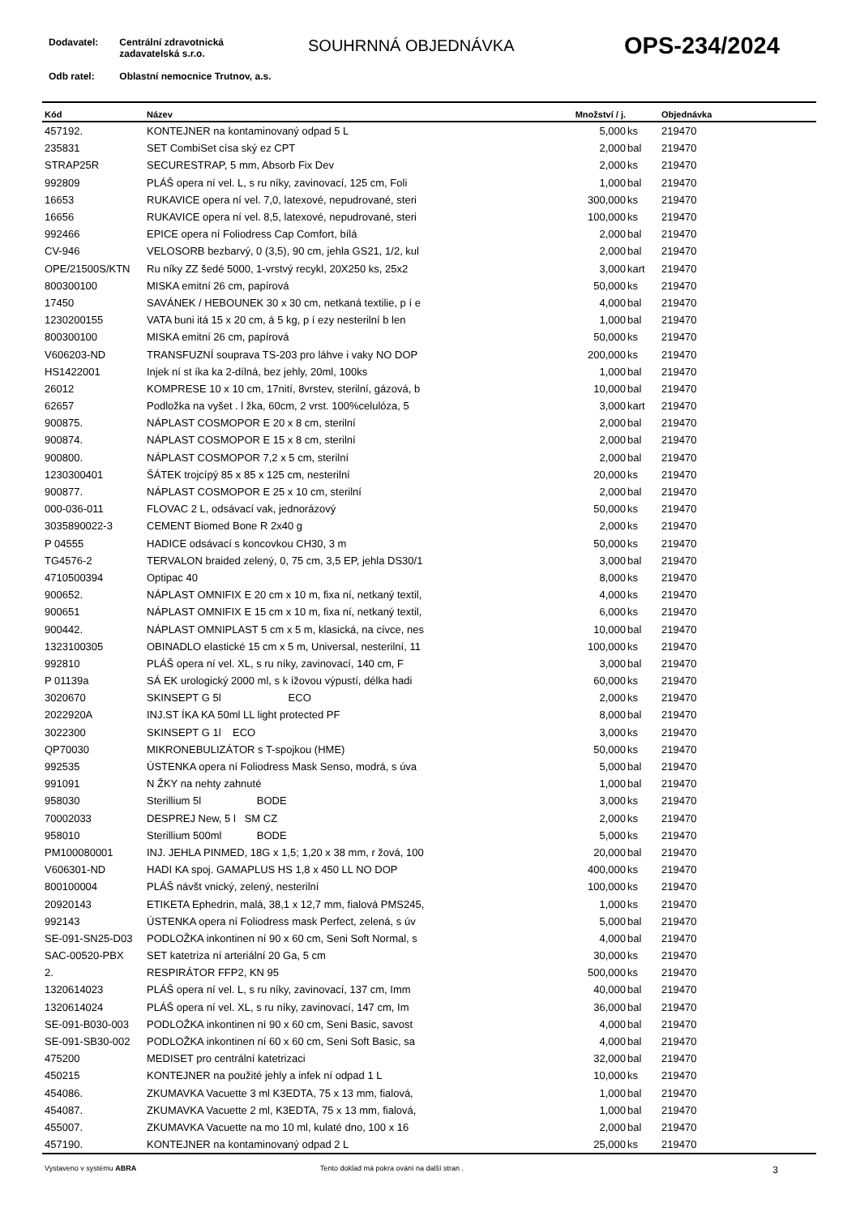Dodavatel: Centrální zdravotnická
zadavatelská s.r.o.
Odb ratel: Oblastní nemocnice Trutnov, a.s.
SOUHRNNÁ OBJEDNÁVKA OPS-234/2024
| Kód | Název | Množství / j. | | Objednávka |
| --- | --- | --- | --- | --- |
| 457192. | KONTEJNER na kontaminovaný odpad 5 L | 5,000 | ks | 219470 |
| 235831 | SET CombiSet císa ský ez CPT | 2,000 | bal | 219470 |
| STRAP25R | SECURESTRAP, 5 mm, Absorb Fix Dev | 2,000 | ks | 219470 |
| 992809 | PLÁŠ opera ní vel. L, s ru níky, zavinovací, 125 cm, Foli | 1,000 | bal | 219470 |
| 16653 | RUKAVICE opera ní vel. 7,0, latexové, nepudrované, steri | 300,000 | ks | 219470 |
| 16656 | RUKAVICE opera ní vel. 8,5, latexové, nepudrované, steri | 100,000 | ks | 219470 |
| 992466 | EPICE opera ní Foliodress Cap Comfort, bílá | 2,000 | bal | 219470 |
| CV-946 | VELOSORB bezbarvý, 0 (3,5), 90 cm, jehla GS21, 1/2, kul | 2,000 | bal | 219470 |
| OPE/21500S/KTN | Ru níky ZZ šedé 5000, 1-vrstvý recykl, 20X250 ks, 25x2 | 3,000 | kart | 219470 |
| 800300100 | MISKA emitní 26 cm, papírová | 50,000 | ks | 219470 |
| 17450 | SAVÁNEK / HEBOUNEK 30 x 30 cm, netkaná textilie, p í e | 4,000 | bal | 219470 |
| 1230200155 | VATA buni itá 15 x 20 cm, á 5 kg, p í ezy nesterilní b len | 1,000 | bal | 219470 |
| 800300100 | MISKA emitní 26 cm, papírová | 50,000 | ks | 219470 |
| V606203-ND | TRANSFUZNÍ souprava TS-203 pro láhve i vaky NO DOP | 200,000 | ks | 219470 |
| HS1422001 | Injek ní st íka ka 2-dílná, bez jehly, 20ml, 100ks | 1,000 | bal | 219470 |
| 26012 | KOMPRESE 10 x 10 cm, 17nití, 8vrstev, sterilní, gázová, b | 10,000 | bal | 219470 |
| 62657 | Podložka na vyšet . l žka, 60cm, 2 vrst. 100%celulóza, 5 | 3,000 | kart | 219470 |
| 900875. | NÁPLAST COSMOPOR E 20 x 8 cm, sterilní | 2,000 | bal | 219470 |
| 900874. | NÁPLAST COSMOPOR E 15 x 8 cm, sterilní | 2,000 | bal | 219470 |
| 900800. | NÁPLAST COSMOPOR 7,2 x 5 cm, sterilní | 2,000 | bal | 219470 |
| 1230300401 | ŠÁTEK trojcípý 85 x 85 x 125 cm, nesterilní | 20,000 | ks | 219470 |
| 900877. | NÁPLAST COSMOPOR E 25 x 10 cm, sterilní | 2,000 | bal | 219470 |
| 000-036-011 | FLOVAC 2 L, odsávací vak, jednorázový | 50,000 | ks | 219470 |
| 3035890022-3 | CEMENT Biomed Bone R 2x40 g | 2,000 | ks | 219470 |
| P 04555 | HADICE odsávací s koncovkou CH30, 3 m | 50,000 | ks | 219470 |
| TG4576-2 | TERVALON braided zelený, 0, 75 cm, 3,5 EP, jehla DS30/1 | 3,000 | bal | 219470 |
| 4710500394 | Optipac 40 | 8,000 | ks | 219470 |
| 900652. | NÁPLAST OMNIFIX E 20 cm x 10 m, fixa ní, netkaný textil, | 4,000 | ks | 219470 |
| 900651 | NÁPLAST OMNIFIX E 15 cm x 10 m, fixa ní, netkaný textil, | 6,000 | ks | 219470 |
| 900442. | NÁPLAST OMNIPLAST 5 cm x 5 m, klasická, na cívce, nes | 10,000 | bal | 219470 |
| 1323100305 | OBINADLO elastické 15 cm x 5 m, Universal, nesterilní, 11 | 100,000 | ks | 219470 |
| 992810 | PLÁŠ opera ní vel. XL, s ru níky, zavinovací, 140 cm, F | 3,000 | bal | 219470 |
| P 01139a | SÁ EK urologický 2000 ml, s k ížovou výpustí, délka hadi | 60,000 | ks | 219470 |
| 3020670 | SKINSEPT G 5l ECO | 2,000 | ks | 219470 |
| 2022920A | INJ.ST ÍKA KA 50ml LL light protected PF | 8,000 | bal | 219470 |
| 3022300 | SKINSEPT G 1l ECO | 3,000 | ks | 219470 |
| QP70030 | MIKRONEBULIZÁTOR s T-spojkou (HME) | 50,000 | ks | 219470 |
| 992535 | ÚSTENKA opera ní Foliodress Mask Senso, modrá, s úva | 5,000 | bal | 219470 |
| 991091 | N ŽKY na nehty zahnuté | 1,000 | bal | 219470 |
| 958030 | Sterillium 5l BODE | 3,000 | ks | 219470 |
| 70002033 | DESPREJ New, 5 l SM CZ | 2,000 | ks | 219470 |
| 958010 | Sterillium 500ml BODE | 5,000 | ks | 219470 |
| PM100080001 | INJ. JEHLA PINMED, 18G x 1,5; 1,20 x 38 mm, r žová, 100 | 20,000 | bal | 219470 |
| V606301-ND | HADI KA spoj. GAMAPLUS HS 1,8 x 450 LL NO DOP | 400,000 | ks | 219470 |
| 800100004 | PLÁŠ návšt vnický, zelený, nesterilní | 100,000 | ks | 219470 |
| 20920143 | ETIKETA Ephedrin, malá, 38,1 x 12,7 mm, fialová PMS245, | 1,000 | ks | 219470 |
| 992143 | ÚSTENKA opera ní Foliodress mask Perfect, zelená, s úv | 5,000 | bal | 219470 |
| SE-091-SN25-D03 | PODLOŽKA inkontinen ní 90 x 60 cm, Seni Soft Normal, s | 4,000 | bal | 219470 |
| SAC-00520-PBX | SET katetriza ní arteriální 20 Ga, 5 cm | 30,000 | ks | 219470 |
| 2. | RESPIRÁTOR FFP2, KN 95 | 500,000 | ks | 219470 |
| 1320614023 | PLÁŠ opera ní vel. L, s ru níky, zavinovací, 137 cm, Imm | 40,000 | bal | 219470 |
| 1320614024 | PLÁŠ opera ní vel. XL, s ru níky, zavinovací, 147 cm, Im | 36,000 | bal | 219470 |
| SE-091-B030-003 | PODLOŽKA inkontinen ní 90 x 60 cm, Seni Basic, savost | 4,000 | bal | 219470 |
| SE-091-SB30-002 | PODLOŽKA inkontinen ní 60 x 60 cm, Seni Soft Basic, sa | 4,000 | bal | 219470 |
| 475200 | MEDISET pro centrální katetrizaci | 32,000 | bal | 219470 |
| 450215 | KONTEJNER na použité jehly a infek ní odpad 1 L | 10,000 | ks | 219470 |
| 454086. | ZKUMAVKA Vacuette 3 ml K3EDTA, 75 x 13 mm, fialová, | 1,000 | bal | 219470 |
| 454087. | ZKUMAVKA Vacuette 2 ml, K3EDTA, 75 x 13 mm, fialová, | 1,000 | bal | 219470 |
| 455007. | ZKUMAVKA Vacuette na mo 10 ml, kulaté dno, 100 x 16 | 2,000 | bal | 219470 |
| 457190. | KONTEJNER na kontaminovaný odpad 2 L | 25,000 | ks | 219470 |
Vystaveno v systému ABRA Tento doklad má pokra ování na další stran . 3